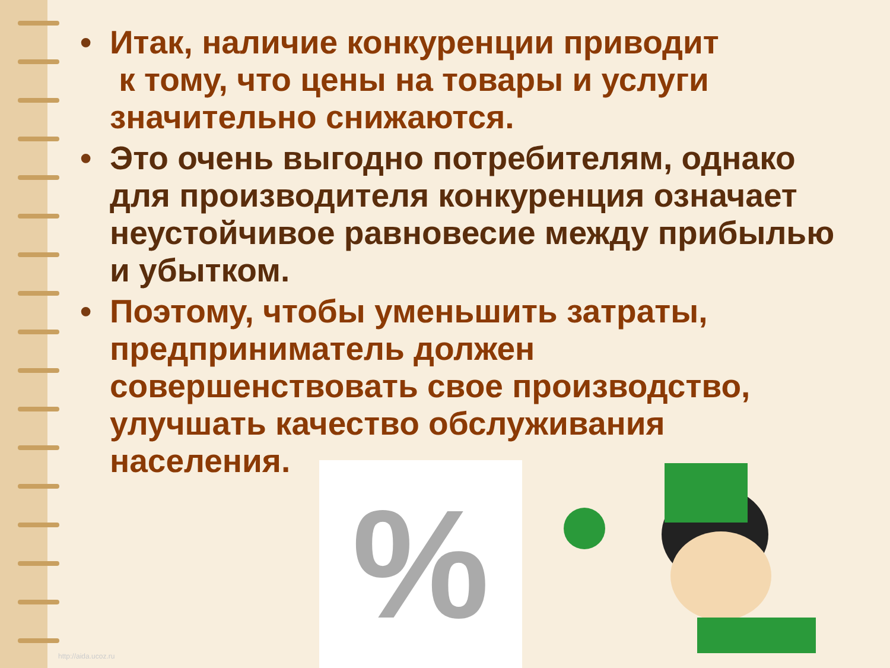• Итак, наличие конкуренции приводит
к тому, что цены на товары и услуги значительно снижаются.
• Это очень выгодно потребителям, однако для производителя конкуренция означает неустойчивое равновесие между прибылью и убытком.
• Поэтому, чтобы уменьшить затраты, предприниматель должен совершенствовать свое производство, улучшать качество обслуживания населения.
%
http://aida.ucoz.ru